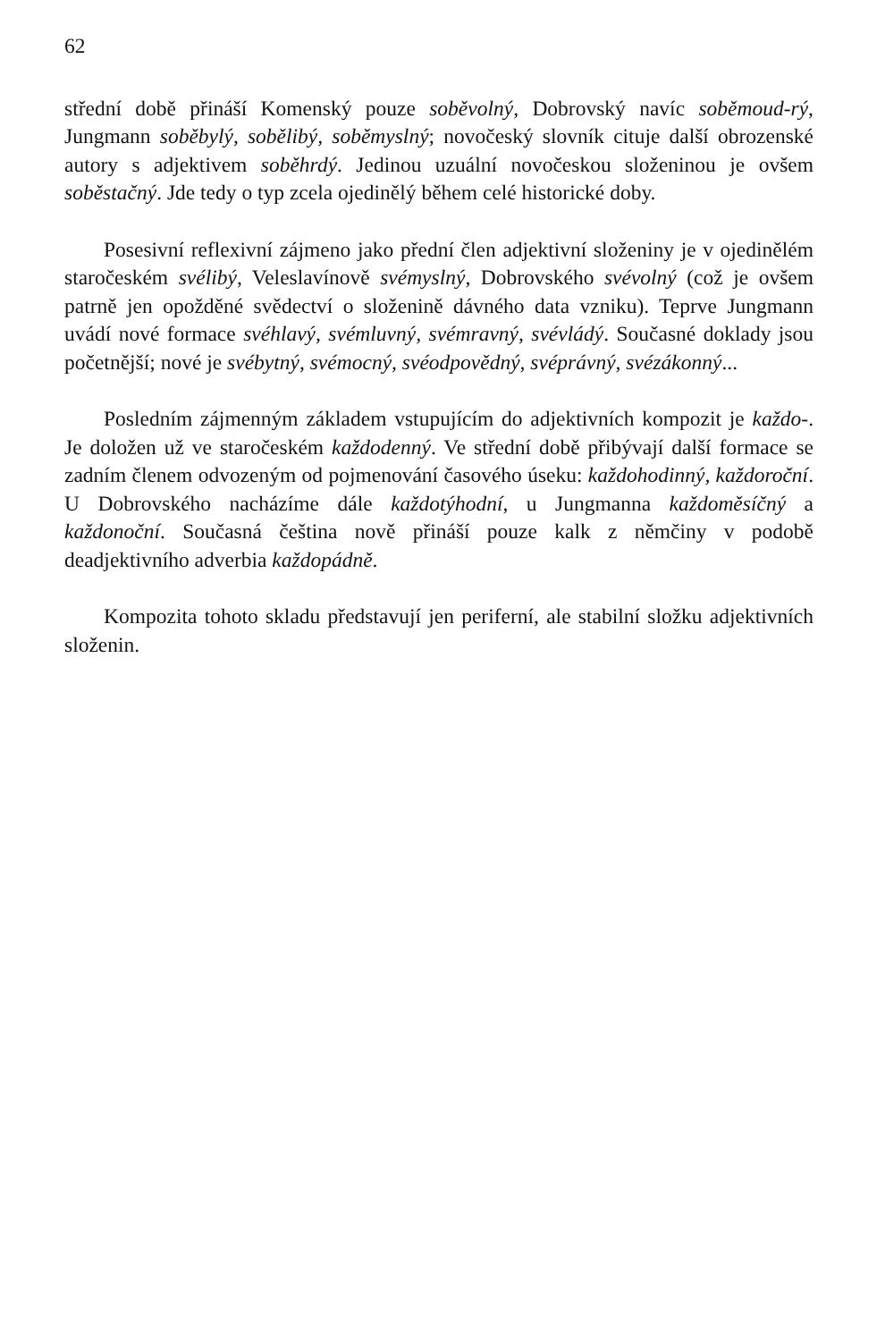62
střední době přináší Komenský pouze soběvolný, Dobrovský navíc soběmoud-rý, Jungmann soběbylý, sobělibý, soběmyslný; novočeský slovník cituje další obrozenské autory s adjektivem soběhrdý. Jedinou uzuální novočeskou složeninou je ovšem soběstačný. Jde tedy o typ zcela ojedinělý během celé historické doby.
Posesivní reflexivní zájmeno jako přední člen adjektivní složeniny je v ojedinělém staročeském svélibý, Veleslavínově svémyslný, Dobrovského svévolný (což je ovšem patrně jen opožděné svědectví o složenině dávného data vzniku). Teprve Jungmann uvádí nové formace svéhlavý, svémluvný, svémravný, svévládý. Současné doklady jsou početnější; nové je svébytný, svémocný, svéodpovědný, svéprávný, svézákonný...
Posledním zájmenným základem vstupujícím do adjektivních kompozit je každo-. Je doložen už ve staročeském každodenný. Ve střední době přibývají další formace se zadním členem odvozeným od pojmenování časového úseku: každohodinný, každoroční. U Dobrovského nacházíme dále každotýhodní, u Jungmanna každoměsíčný a každonoční. Současná čeština nově přináší pouze kalk z němčiny v podobě deadjektivního adverbia každopádně.
Kompozita tohoto skladu představují jen periferní, ale stabilní složku adjektivních složenin.